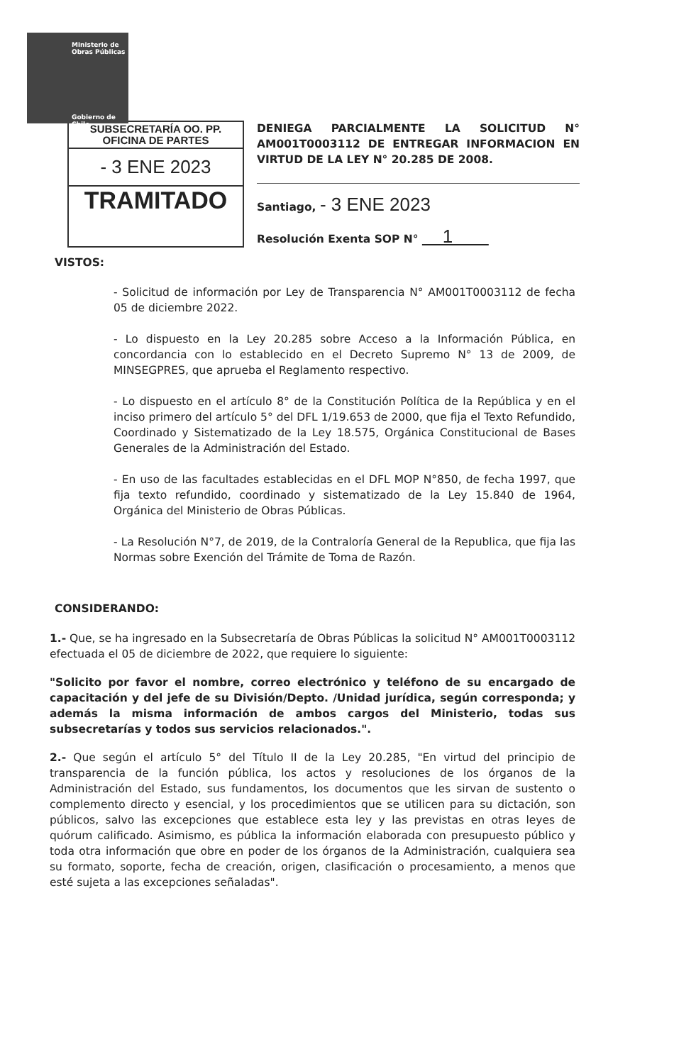Ministerio de
Obras Públicas
Gobierno de Chile
SUBSECRETARÍA OO. PP.
OFICINA DE PARTES
- 3 ENE 2023
TRAMITADO
DENIEGA PARCIALMENTE LA SOLICITUD N° AM001T0003112 DE ENTREGAR INFORMACION EN VIRTUD DE LA LEY N° 20.285 DE 2008.
Santiago, - 3 ENE 2023
Resolución Exenta SOP N° 1
VISTOS:
- Solicitud de información por Ley de Transparencia N° AM001T0003112 de fecha 05 de diciembre 2022.
- Lo dispuesto en la Ley 20.285 sobre Acceso a la Información Pública, en concordancia con lo establecido en el Decreto Supremo N° 13 de 2009, de MINSEGPRES, que aprueba el Reglamento respectivo.
- Lo dispuesto en el artículo 8° de la Constitución Política de la República y en el inciso primero del artículo 5° del DFL 1/19.653 de 2000, que fija el Texto Refundido, Coordinado y Sistematizado de la Ley 18.575, Orgánica Constitucional de Bases Generales de la Administración del Estado.
- En uso de las facultades establecidas en el DFL MOP N°850, de fecha 1997, que fija texto refundido, coordinado y sistematizado de la Ley 15.840 de 1964, Orgánica del Ministerio de Obras Públicas.
- La Resolución N°7, de 2019, de la Contraloría General de la Republica, que fija las Normas sobre Exención del Trámite de Toma de Razón.
CONSIDERANDO:
1.- Que, se ha ingresado en la Subsecretaría de Obras Públicas la solicitud N° AM001T0003112 efectuada el 05 de diciembre de 2022, que requiere lo siguiente:
"Solicito por favor el nombre, correo electrónico y teléfono de su encargado de capacitación y del jefe de su División/Depto. /Unidad jurídica, según corresponda; y además la misma información de ambos cargos del Ministerio, todas sus subsecretarías y todos sus servicios relacionados.".
2.- Que según el artículo 5° del Título II de la Ley 20.285, "En virtud del principio de transparencia de la función pública, los actos y resoluciones de los órganos de la Administración del Estado, sus fundamentos, los documentos que les sirvan de sustento o complemento directo y esencial, y los procedimientos que se utilicen para su dictación, son públicos, salvo las excepciones que establece esta ley y las previstas en otras leyes de quórum calificado. Asimismo, es pública la información elaborada con presupuesto público y toda otra información que obre en poder de los órganos de la Administración, cualquiera sea su formato, soporte, fecha de creación, origen, clasificación o procesamiento, a menos que esté sujeta a las excepciones señaladas".